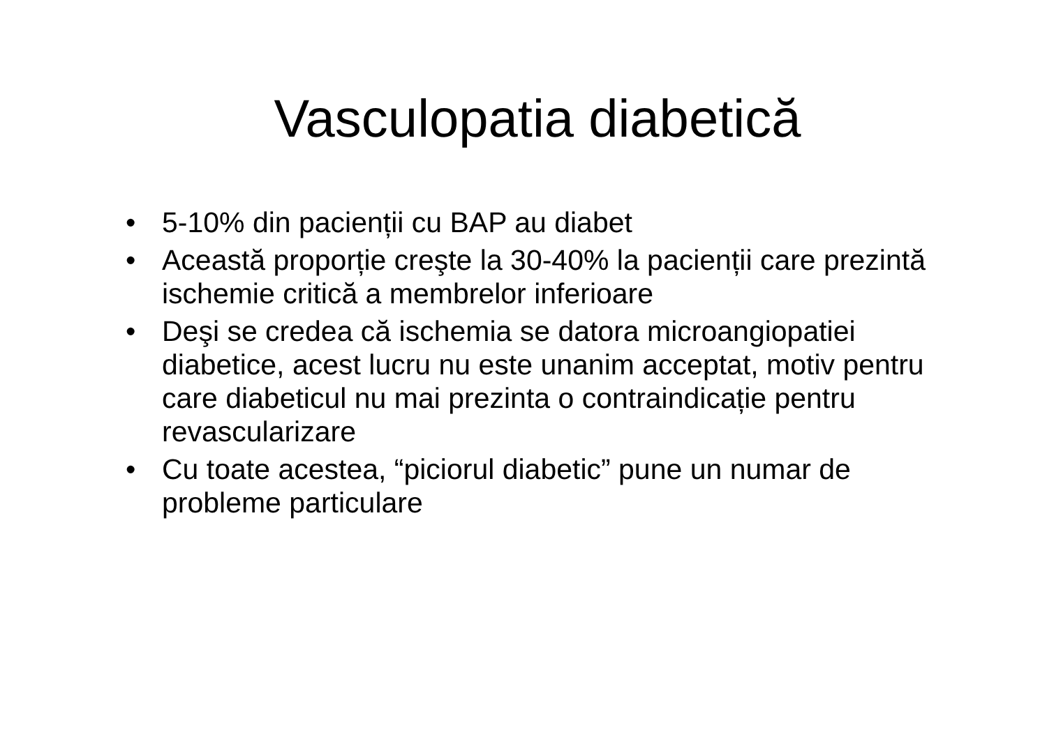Vasculopatia diabetică
• 5-10% din pacienții cu BAP au diabet
• Această proporție creşte la 30-40% la pacienții care prezintă ischemie critică a membrelor inferioare
• Deşi se credea că ischemia se datora microangiopatiei diabetice, acest lucru nu este unanim acceptat, motiv pentru care diabeticul nu mai prezinta o contraindicație pentru revascularizare
• Cu toate acestea, “piciorul diabetic” pune un numar de probleme particulare